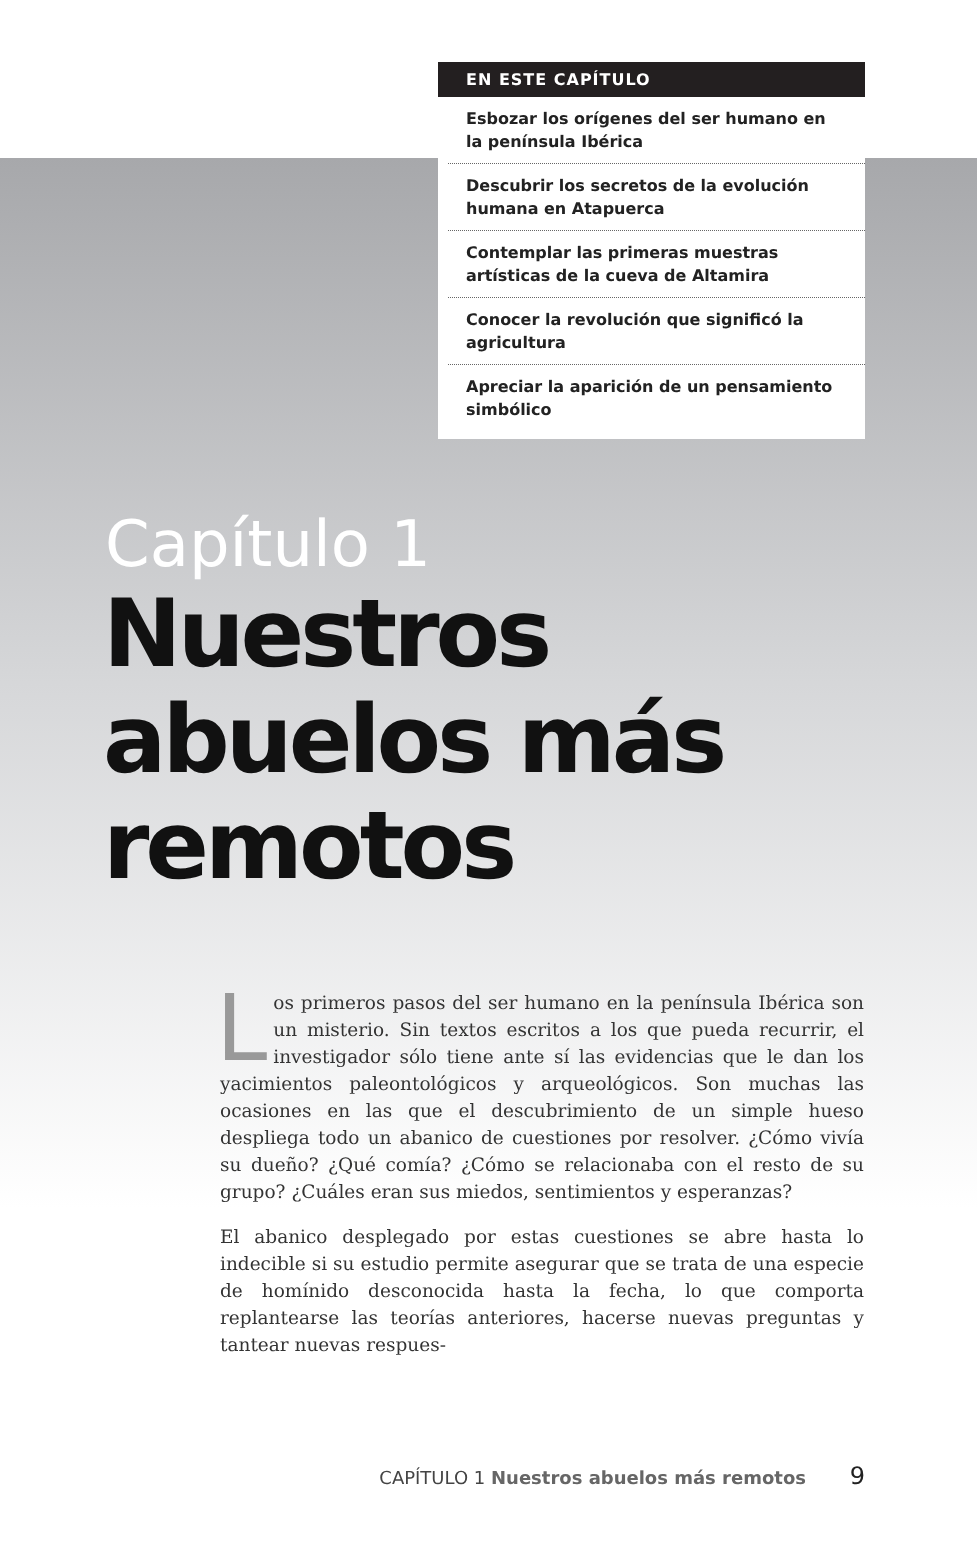EN ESTE CAPÍTULO
Esbozar los orígenes del ser humano en la península Ibérica
Descubrir los secretos de la evolución humana en Atapuerca
Contemplar las primeras muestras artísticas de la cueva de Altamira
Conocer la revolución que significó la agricultura
Apreciar la aparición de un pensamiento simbólico
Capítulo 1
Nuestros
abuelos más
remotos
Los primeros pasos del ser humano en la península Ibérica son un misterio. Sin textos escritos a los que pueda recurrir, el investigador sólo tiene ante sí las evidencias que le dan los yacimientos paleontológicos y arqueológicos. Son muchas las ocasiones en las que el descubrimiento de un simple hueso despliega todo un abanico de cuestiones por resolver. ¿Cómo vivía su dueño? ¿Qué comía? ¿Cómo se relacionaba con el resto de su grupo? ¿Cuáles eran sus miedos, sentimientos y esperanzas?
El abanico desplegado por estas cuestiones se abre hasta lo indecible si su estudio permite asegurar que se trata de una especie de homínido desconocida hasta la fecha, lo que comporta replantearse las teorías anteriores, hacerse nuevas preguntas y tantear nuevas respues-
CAPÍTULO 1 Nuestros abuelos más remotos 9